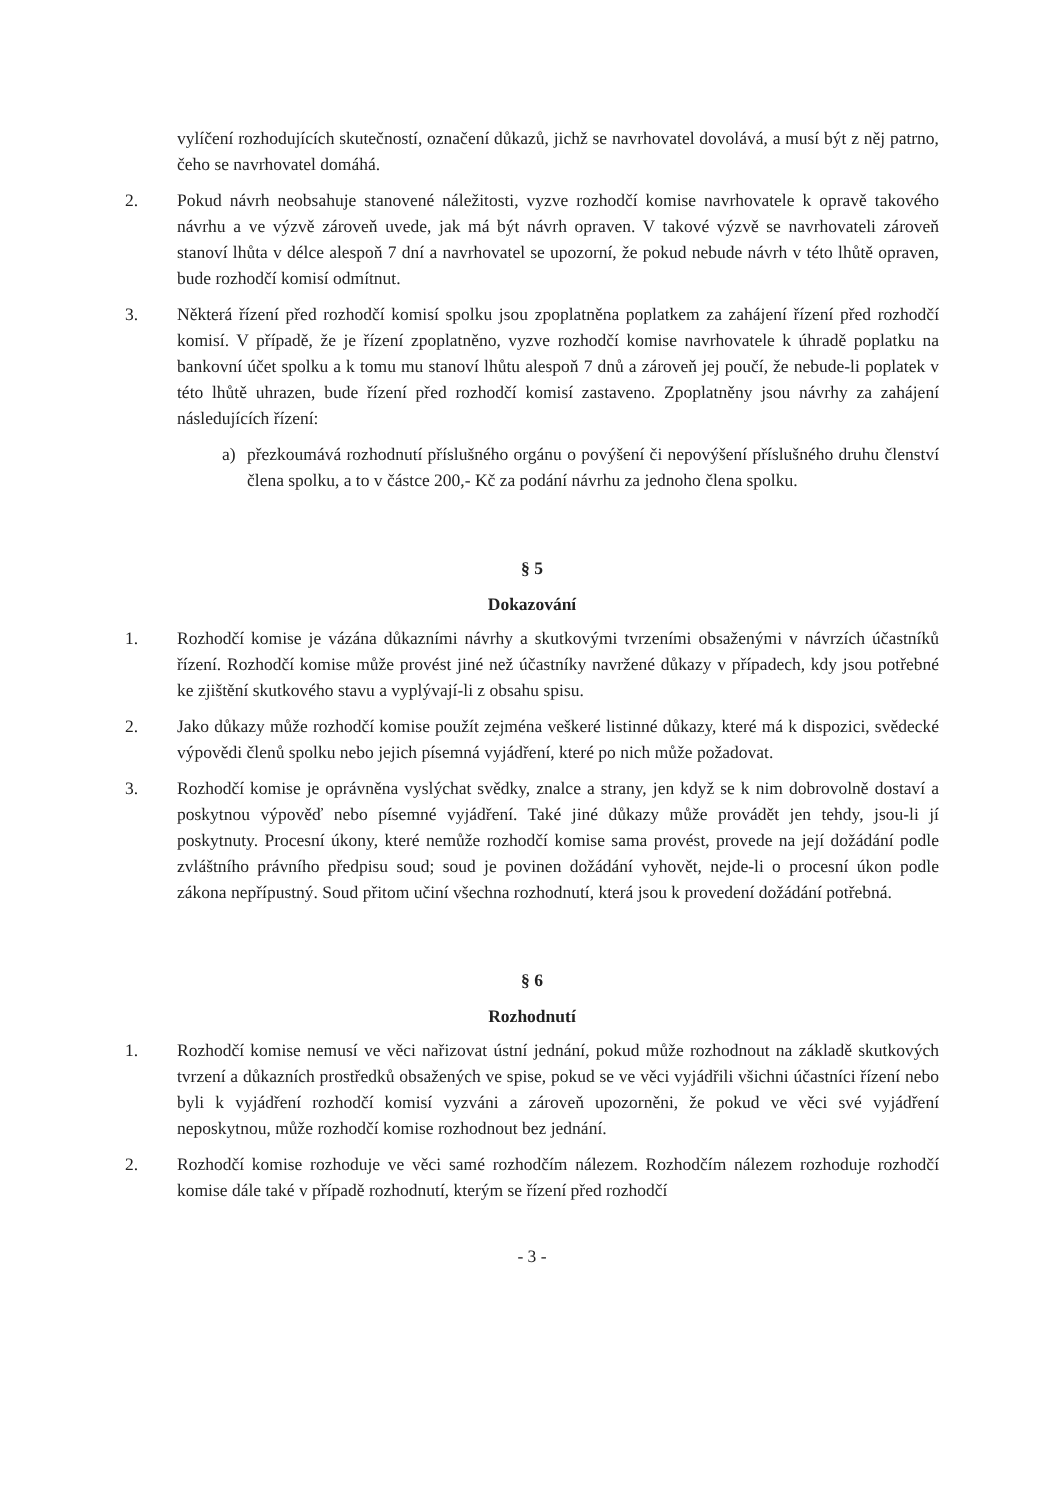vylíčení rozhodujících skutečností, označení důkazů, jichž se navrhovatel dovolává, a musí být z něj patrno, čeho se navrhovatel domáhá.
2. Pokud návrh neobsahuje stanovené náležitosti, vyzve rozhodčí komise navrhovatele k opravě takového návrhu a ve výzvě zároveň uvede, jak má být návrh opraven. V takové výzvě se navrhovateli zároveň stanoví lhůta v délce alespoň 7 dní a navrhovatel se upozorní, že pokud nebude návrh v této lhůtě opraven, bude rozhodčí komisí odmítnut.
3. Některá řízení před rozhodčí komisí spolku jsou zpoplatněna poplatkem za zahájení řízení před rozhodčí komisí. V případě, že je řízení zpoplatněno, vyzve rozhodčí komise navrhovatele k úhradě poplatku na bankovní účet spolku a k tomu mu stanoví lhůtu alespoň 7 dnů a zároveň jej poučí, že nebude-li poplatek v této lhůtě uhrazen, bude řízení před rozhodčí komisí zastaveno. Zpoplatněny jsou návrhy za zahájení následujících řízení:
a) přezkoumává rozhodnutí příslušného orgánu o povýšení či nepovýšení příslušného druhu členství člena spolku, a to v částce 200,- Kč za podání návrhu za jednoho člena spolku.
§ 5
Dokazování
1. Rozhodčí komise je vázána důkazními návrhy a skutkovými tvrzeními obsaženými v návrzích účastníků řízení. Rozhodčí komise může provést jiné než účastníky navržené důkazy v případech, kdy jsou potřebné ke zjištění skutkového stavu a vyplývají-li z obsahu spisu.
2. Jako důkazy může rozhodčí komise použít zejména veškeré listinné důkazy, které má k dispozici, svědecké výpovědi členů spolku nebo jejich písemná vyjádření, které po nich může požadovat.
3. Rozhodčí komise je oprávněna vyslýchat svědky, znalce a strany, jen když se k nim dobrovolně dostaví a poskytnou výpověď nebo písemné vyjádření. Také jiné důkazy může provádět jen tehdy, jsou-li jí poskytnuty. Procesní úkony, které nemůže rozhodčí komise sama provést, provede na její dožádání podle zvláštního právního předpisu soud; soud je povinen dožádání vyhovět, nejde-li o procesní úkon podle zákona nepřípustný. Soud přitom učiní všechna rozhodnutí, která jsou k provedení dožádání potřebná.
§ 6
Rozhodnutí
1. Rozhodčí komise nemusí ve věci nařizovat ústní jednání, pokud může rozhodnout na základě skutkových tvrzení a důkazních prostředků obsažených ve spise, pokud se ve věci vyjádřili všichni účastníci řízení nebo byli k vyjádření rozhodčí komisí vyzváni a zároveň upozorněni, že pokud ve věci své vyjádření neposkytnou, může rozhodčí komise rozhodnout bez jednání.
2. Rozhodčí komise rozhoduje ve věci samé rozhodčím nálezem. Rozhodčím nálezem rozhoduje rozhodčí komise dále také v případě rozhodnutí, kterým se řízení před rozhodčí
- 3 -